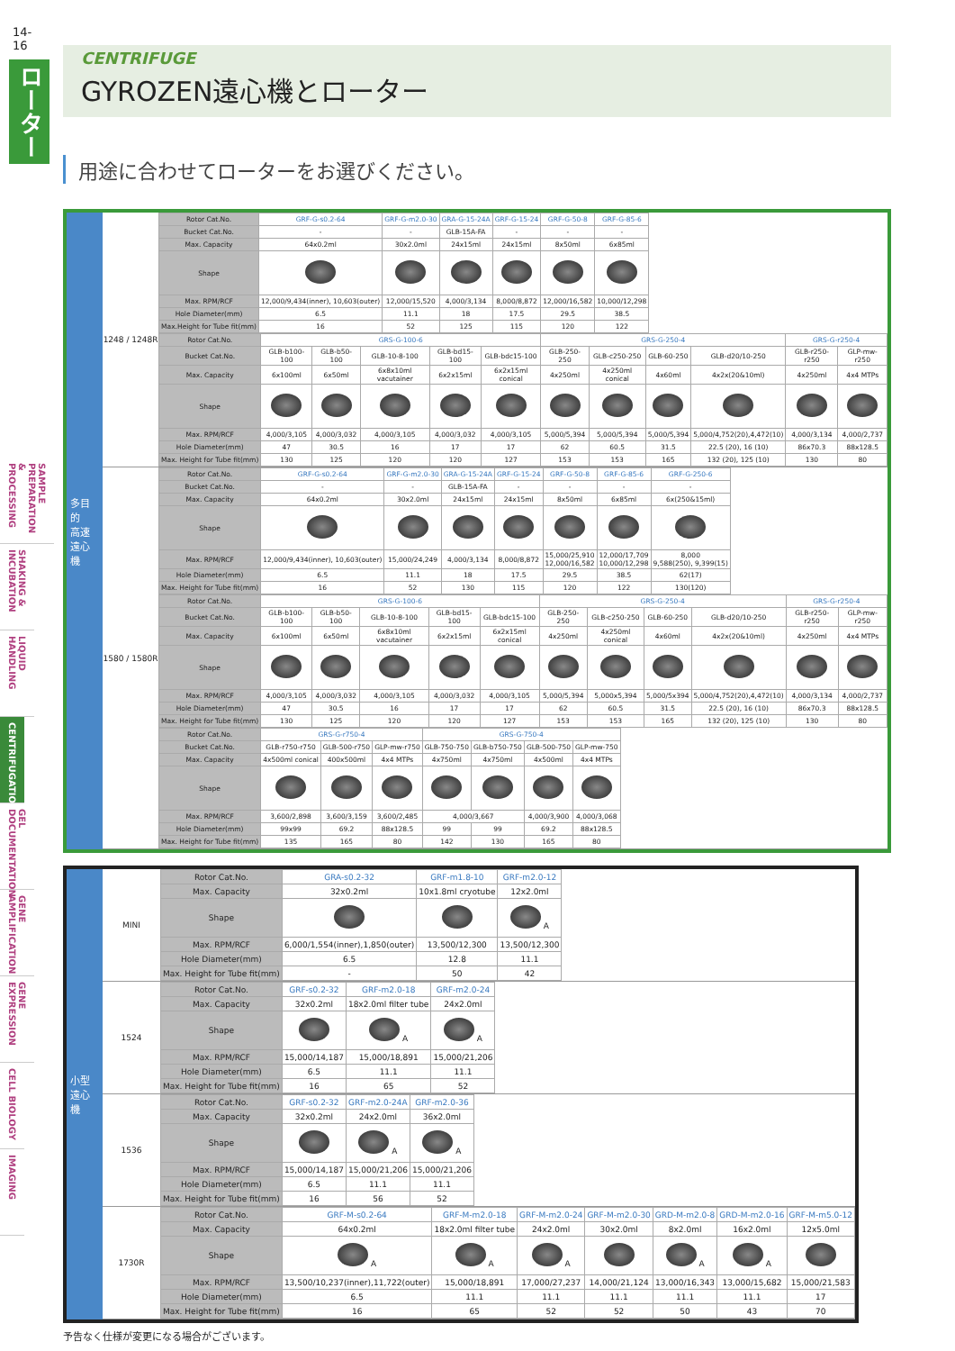14-16
ローター
SAMPLE PREPARATION & PROCESSING
SHAKING & INCUBATION
LIQUID HANDLING
CENTRIFUGATION
GEL DOCUMENTATION
GENE AMPLIFICATION
GENE EXPRESSION
CELL BIOLOGY
IMAGING
CENTRIFUGE
GYROZEN遠心機とローター
用途に合わせてローターをお選びください。
多目的
高速
遠心機
1248 / 1248R
| Rotor Cat.No. | GRF-G-s0.2-64 | GRF-G-m2.0-30 | GRA-G-15-24A | GRF-G-15-24 | GRF-G-50-8 | GRF-G-85-6 |
| Bucket Cat.No. | - | - | GLB-15A-FA | - | - | - |
| Max. Capacity | 64x0.2ml | 30x2.0ml | 24x15ml | 24x15ml | 8x50ml | 6x85ml |
| Shape | | | | | | |
| Max. RPM/RCF | 12,000/9,434(inner), 10,603(outer) | 12,000/15,520 | 4,000/3,134 | 8,000/8,872 | 12,000/16,582 | 10,000/12,298 |
| Hole Diameter(mm) | 6.5 | 11.1 | 18 | 17.5 | 29.5 | 38.5 |
| Max.Height for Tube fit(mm) | 16 | 52 | 125 | 115 | 120 | 122 |
| Rotor Cat.No. | GRS-G-100-6 | | | | | GRS-G-250-4 | | | | GRS-G-r250-4 | |
| Bucket Cat.No. | GLB-b100-100 | GLB-b50-100 | GLB-10-8-100 | GLB-bd15-100 | GLB-bdc15-100 | GLB-250-250 | GLB-c250-250 | GLB-60-250 | GLB-d20/10-250 | GLB-r250-r250 | GLP-mw-r250 |
| Max. Capacity | 6x100ml | 6x50ml | 6x8x10ml vacutainer | 6x2x15ml | 6x2x15ml conical | 4x250ml | 4x250ml conical | 4x60ml | 4x2x(20&10ml) | 4x250ml | 4x4 MTPs |
| Shape | | | | | | | | | | | |
| Max. RPM/RCF | 4,000/3,105 | 4,000/3,032 | 4,000/3,105 | 4,000/3,032 | 4,000/3,105 | 5,000/5,394 | 5,000/5,394 | 5,000/5,394 | 5,000/4,752(20),4,472(10) | 4,000/3,134 | 4,000/2,737 |
| Hole Diameter(mm) | 47 | 30.5 | 16 | 17 | 17 | 62 | 60.5 | 31.5 | 22.5 (20), 16 (10) | 86x70.3 | 88x128.5 |
| Max. Height for Tube fit(mm) | 130 | 125 | 120 | 120 | 127 | 153 | 153 | 165 | 132 (20), 125 (10) | 130 | 80 |
1580 / 1580R
| Rotor Cat.No. | GRF-G-s0.2-64 | GRF-G-m2.0-30 | GRA-G-15-24A | GRF-G-15-24 | GRF-G-50-8 | GRF-G-85-6 | GRF-G-250-6 |
| Bucket Cat.No. | - | - | GLB-15A-FA | - | - | - | - |
| Max. Capacity | 64x0.2ml | 30x2.0ml | 24x15ml | 24x15ml | 8x50ml | 6x85ml | 6x(250&15ml) |
| Shape | | | | | | | |
| Max. RPM/RCF | 12,000/9,434(inner), 10,603(outer) | 15,000/24,249 | 4,000/3,134 | 8,000/8,872 | 15,000/25,910 12,000/16,582 | 12,000/17,709 10,000/12,298 | 8,000 9,588(250), 9,399(15) |
| Hole Diameter(mm) | 6.5 | 11.1 | 18 | 17.5 | 29.5 | 38.5 | 62(17) |
| Max. Height for Tube fit(mm) | 16 | 52 | 130 | 115 | 120 | 122 | 130(120) |
| Rotor Cat.No. | GRS-G-100-6 | | | | | GRS-G-250-4 | | | | GRS-G-r250-4 | |
| Bucket Cat.No. | GLB-b100-100 | GLB-b50-100 | GLB-10-8-100 | GLB-bd15-100 | GLB-bdc15-100 | GLB-250-250 | GLB-c250-250 | GLB-60-250 | GLB-d20/10-250 | GLB-r250-r250 | GLP-mw-r250 |
| Max. Capacity | 6x100ml | 6x50ml | 6x8x10ml vacutainer | 6x2x15ml | 6x2x15ml conical | 4x250ml | 4x250ml conical | 4x60ml | 4x2x(20&10ml) | 4x250ml | 4x4 MTPs |
| Shape | | | | | | | | | | | |
| Max. RPM/RCF | 4,000/3,105 | 4,000/3,032 | 4,000/3,105 | 4,000/3,032 | 4,000/3,105 | 5,000/5,394 | 5,000x5,394 | 5,000/5x394 | 5,000/4,752(20),4,472(10) | 4,000/3,134 | 4,000/2,737 |
| Hole Diameter(mm) | 47 | 30.5 | 16 | 17 | 17 | 62 | 60.5 | 31.5 | 22.5 (20), 16 (10) | 86x70.3 | 88x128.5 |
| Max. Height for Tube fit(mm) | 130 | 125 | 120 | 120 | 127 | 153 | 153 | 165 | 132 (20), 125 (10) | 130 | 80 |
| Rotor Cat.No. | GRS-G-r750-4 | | | GRS-G-750-4 | | | |
| Bucket Cat.No. | GLB-r750-r750 | GLB-500-r750 | GLP-mw-r750 | GLB-750-750 | GLB-b750-750 | GLB-500-750 | GLP-mw-750 |
| Max. Capacity | 4x500ml conical | 400x500ml | 4x4 MTPs | 4x750ml | 4x750ml | 4x500ml | 4x4 MTPs |
| Shape | | | | | | | |
| Max. RPM/RCF | 3,600/2,898 | 3,600/3,159 | 3,600/2,485 | 4,000/3,667 | | 4,000/3,900 | 4,000/3,068 |
| Hole Diameter(mm) | 99x99 | 69.2 | 88x128.5 | 99 | 99 | 69.2 | 88x128.5 |
| Max. Height for Tube fit(mm) | 135 | 165 | 80 | 142 | 130 | 165 | 80 |
小型
遠心機
MINI
| Rotor Cat.No. | GRA-s0.2-32 | GRF-m1.8-10 | GRF-m2.0-12 |
| Max. Capacity | 32x0.2ml | 10x1.8ml cryotube | 12x2.0ml |
| Shape | | | A |
| Max. RPM/RCF | 6,000/1,554(inner),1,850(outer) | 13,500/12,300 | 13,500/12,300 |
| Hole Diameter(mm) | 6.5 | 12.8 | 11.1 |
| Max. Height for Tube fit(mm) | - | 50 | 42 |
1524
| Rotor Cat.No. | GRF-s0.2-32 | GRF-m2.0-18 | GRF-m2.0-24 |
| Max. Capacity | 32x0.2ml | 18x2.0ml filter tube | 24x2.0ml |
| Shape | | A | A |
| Max. RPM/RCF | 15,000/14,187 | 15,000/18,891 | 15,000/21,206 |
| Hole Diameter(mm) | 6.5 | 11.1 | 11.1 |
| Max. Height for Tube fit(mm) | 16 | 65 | 52 |
1536
| Rotor Cat.No. | GRF-s0.2-32 | GRF-m2.0-24A | GRF-m2.0-36 |
| Max. Capacity | 32x0.2ml | 24x2.0ml | 36x2.0ml |
| Shape | | A | A |
| Max. RPM/RCF | 15,000/14,187 | 15,000/21,206 | 15,000/21,206 |
| Hole Diameter(mm) | 6.5 | 11.1 | 11.1 |
| Max. Height for Tube fit(mm) | 16 | 56 | 52 |
1730R
| Rotor Cat.No. | GRF-M-s0.2-64 | GRF-M-m2.0-18 | GRF-M-m2.0-24 | GRF-M-m2.0-30 | GRD-M-m2.0-8 | GRD-M-m2.0-16 | GRF-M-m5.0-12 |
| Max. Capacity | 64x0.2ml | 18x2.0ml filter tube | 24x2.0ml | 30x2.0ml | 8x2.0ml | 16x2.0ml | 12x5.0ml |
| Shape | A | A | A | | A | A | |
| Max. RPM/RCF | 13,500/10,237(inner),11,722(outer) | 15,000/18,891 | 17,000/27,237 | 14,000/21,124 | 13,000/16,343 | 13,000/15,682 | 15,000/21,583 |
| Hole Diameter(mm) | 6.5 | 11.1 | 11.1 | 11.1 | 11.1 | 11.1 | 17 |
| Max. Height for Tube fit(mm) | 16 | 65 | 52 | 52 | 50 | 43 | 70 |
予告なく仕様が変更になる場合がございます。